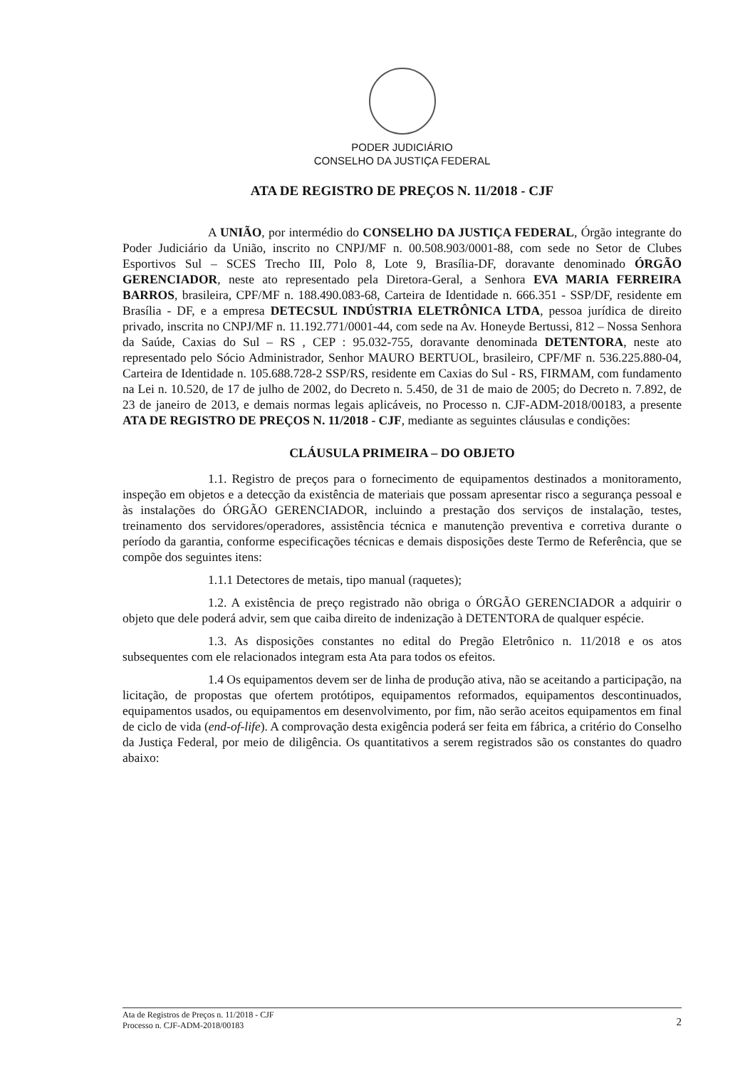PODER JUDICIÁRIO
CONSELHO DA JUSTIÇA FEDERAL
ATA DE REGISTRO DE PREÇOS N. 11/2018 - CJF
A UNIÃO, por intermédio do CONSELHO DA JUSTIÇA FEDERAL, Órgão integrante do Poder Judiciário da União, inscrito no CNPJ/MF n. 00.508.903/0001-88, com sede no Setor de Clubes Esportivos Sul – SCES Trecho III, Polo 8, Lote 9, Brasília-DF, doravante denominado ÓRGÃO GERENCIADOR, neste ato representado pela Diretora-Geral, a Senhora EVA MARIA FERREIRA BARROS, brasileira, CPF/MF n. 188.490.083-68, Carteira de Identidade n. 666.351 - SSP/DF, residente em Brasília - DF, e a empresa DETECSUL INDÚSTRIA ELETRÔNICA LTDA, pessoa jurídica de direito privado, inscrita no CNPJ/MF n. 11.192.771/0001-44, com sede na Av. Honeyde Bertussi, 812 – Nossa Senhora da Saúde, Caxias do Sul – RS , CEP : 95.032-755, doravante denominada DETENTORA, neste ato representado pelo Sócio Administrador, Senhor MAURO BERTUOL, brasileiro, CPF/MF n. 536.225.880-04, Carteira de Identidade n. 105.688.728-2 SSP/RS, residente em Caxias do Sul - RS, FIRMAM, com fundamento na Lei n. 10.520, de 17 de julho de 2002, do Decreto n. 5.450, de 31 de maio de 2005; do Decreto n. 7.892, de 23 de janeiro de 2013, e demais normas legais aplicáveis, no Processo n. CJF-ADM-2018/00183, a presente ATA DE REGISTRO DE PREÇOS N. 11/2018 - CJF, mediante as seguintes cláusulas e condições:
CLÁUSULA PRIMEIRA – DO OBJETO
1.1. Registro de preços para o fornecimento de equipamentos destinados a monitoramento, inspeção em objetos e a detecção da existência de materiais que possam apresentar risco a segurança pessoal e às instalações do ÓRGÃO GERENCIADOR, incluindo a prestação dos serviços de instalação, testes, treinamento dos servidores/operadores, assistência técnica e manutenção preventiva e corretiva durante o período da garantia, conforme especificações técnicas e demais disposições deste Termo de Referência, que se compõe dos seguintes itens:
1.1.1 Detectores de metais, tipo manual (raquetes);
1.2. A existência de preço registrado não obriga o ÓRGÃO GERENCIADOR a adquirir o objeto que dele poderá advir, sem que caiba direito de indenização à DETENTORA de qualquer espécie.
1.3. As disposições constantes no edital do Pregão Eletrônico n. 11/2018 e os atos subsequentes com ele relacionados integram esta Ata para todos os efeitos.
1.4 Os equipamentos devem ser de linha de produção ativa, não se aceitando a participação, na licitação, de propostas que ofertem protótipos, equipamentos reformados, equipamentos descontinuados, equipamentos usados, ou equipamentos em desenvolvimento, por fim, não serão aceitos equipamentos em final de ciclo de vida (end-of-life). A comprovação desta exigência poderá ser feita em fábrica, a critério do Conselho da Justiça Federal, por meio de diligência. Os quantitativos a serem registrados são os constantes do quadro abaixo:
Ata de Registros de Preços n. 11/2018 - CJF
Processo n. CJF-ADM-2018/00183
2